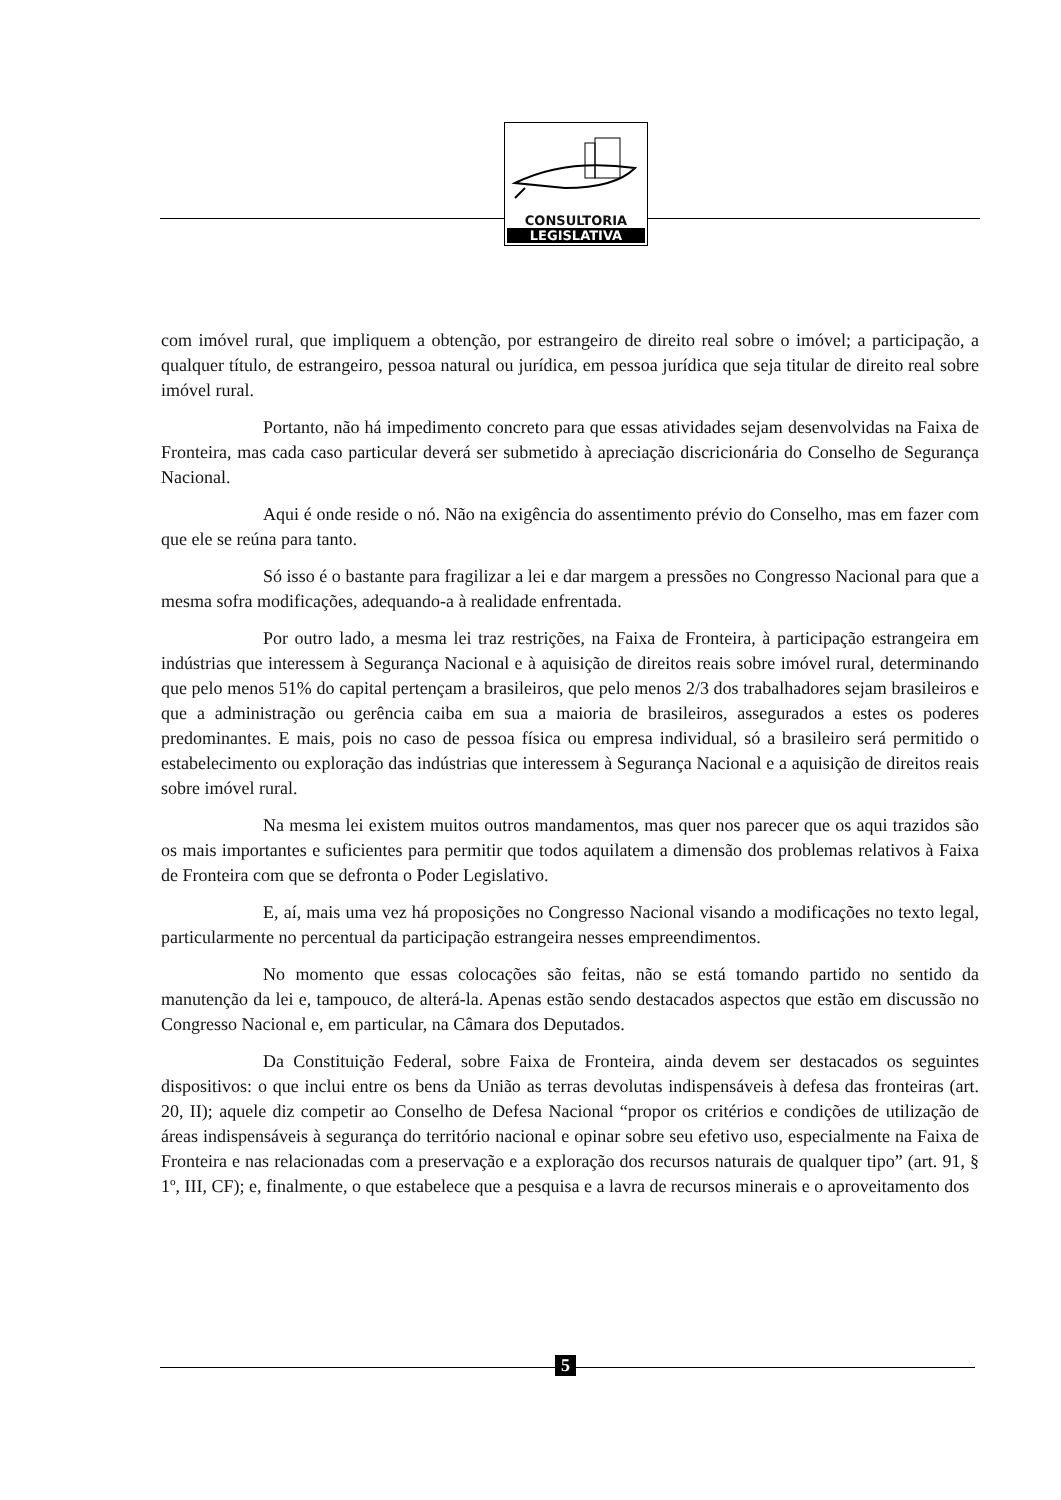CONSULTORIA
LEGISLATIVA
com imóvel rural, que impliquem a obtenção, por estrangeiro de direito real sobre o imóvel; a participação, a qualquer título, de estrangeiro, pessoa natural ou jurídica, em pessoa jurídica que seja titular de direito real sobre imóvel rural.
Portanto, não há impedimento concreto para que essas atividades sejam desenvolvidas na Faixa de Fronteira, mas cada caso particular deverá ser submetido à apreciação discricionária do Conselho de Segurança Nacional.
Aqui é onde reside o nó. Não na exigência do assentimento prévio do Conselho, mas em fazer com que ele se reúna para tanto.
Só isso é o bastante para fragilizar a lei e dar margem a pressões no Congresso Nacional para que a mesma sofra modificações, adequando-a à realidade enfrentada.
Por outro lado, a mesma lei traz restrições, na Faixa de Fronteira, à participação estrangeira em indústrias que interessem à Segurança Nacional e à aquisição de direitos reais sobre imóvel rural, determinando que pelo menos 51% do capital pertençam a brasileiros, que pelo menos 2/3 dos trabalhadores sejam brasileiros e que a administração ou gerência caiba em sua a maioria de brasileiros, assegurados a estes os poderes predominantes. E mais, pois no caso de pessoa física ou empresa individual, só a brasileiro será permitido o estabelecimento ou exploração das indústrias que interessem à Segurança Nacional e a aquisição de direitos reais sobre imóvel rural.
Na mesma lei existem muitos outros mandamentos, mas quer nos parecer que os aqui trazidos são os mais importantes e suficientes para permitir que todos aquilatem a dimensão dos problemas relativos à Faixa de Fronteira com que se defronta o Poder Legislativo.
E, aí, mais uma vez há proposições no Congresso Nacional visando a modificações no texto legal, particularmente no percentual da participação estrangeira nesses empreendimentos.
No momento que essas colocações são feitas, não se está tomando partido no sentido da manutenção da lei e, tampouco, de alterá-la. Apenas estão sendo destacados aspectos que estão em discussão no Congresso Nacional e, em particular, na Câmara dos Deputados.
Da Constituição Federal, sobre Faixa de Fronteira, ainda devem ser destacados os seguintes dispositivos: o que inclui entre os bens da União as terras devolutas indispensáveis à defesa das fronteiras (art. 20, II); aquele diz competir ao Conselho de Defesa Nacional “propor os critérios e condições de utilização de áreas indispensáveis à segurança do território nacional e opinar sobre seu efetivo uso, especialmente na Faixa de Fronteira e nas relacionadas com a preservação e a exploração dos recursos naturais de qualquer tipo” (art. 91, § 1º, III, CF); e, finalmente, o que estabelece que a pesquisa e a lavra de recursos minerais e o aproveitamento dos
5